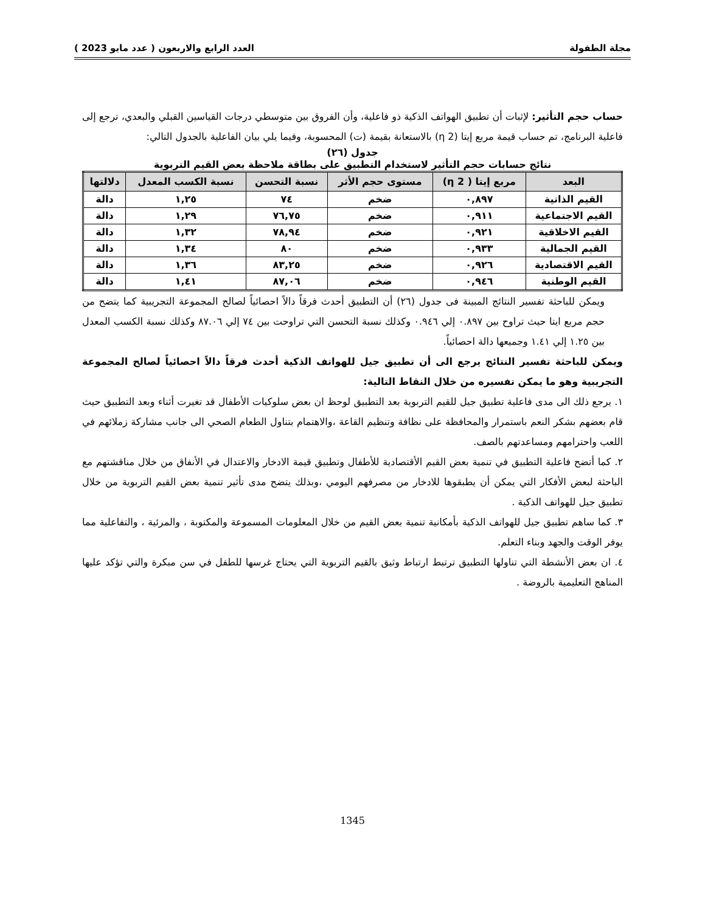مجلة الطفولة العدد الرابع والاربعون ( عدد مايو 2023 )
حساب حجم التأثير: لإثبات أن تطبيق الهواتف الذكية ذو فاعلية، وأن الفروق بين متوسطي درجات القياسين القبلي والبعدي، ترجع إلى فاعلية البرنامج، تم حساب قيمة مربع إيتا (η 2) بالاستعانة بقيمة (ت) المحسوبة، وفيما يلي بيان الفاعلية بالجدول التالي:
جدول (٢٦)
نتائج حسابات حجم التأثير لاستخدام التطبيق على بطاقة ملاحظة بعض القيم التربوية
| البعد | مربع إيتا ( 2 η) | مستوى حجم الأثر | نسبة التحسن | نسبة الكسب المعدل | دلالتها |
| --- | --- | --- | --- | --- | --- |
| القيم الذاتية | ٠,٨٩٧ | ضخم | ٧٤ | ١,٢٥ | دالة |
| القيم الاجتماعية | ٠,٩١١ | ضخم | ٧٦,٧٥ | ١,٢٩ | دالة |
| القيم الاخلاقية | ٠,٩٢١ | ضخم | ٧٨,٩٤ | ١,٣٢ | دالة |
| القيم الجمالية | ٠,٩٣٣ | ضخم | ٨٠ | ١,٣٤ | دالة |
| القيم الاقتصادية | ٠,٩٢٦ | ضخم | ٨٣,٢٥ | ١,٣٦ | دالة |
| القيم الوطنية | ٠,٩٤٦ | ضخم | ٨٧,٠٦ | ١,٤١ | دالة |
ويمكن للباحثة تفسير النتائج المبينة فى جدول (٢٦) أن التطبيق أحدث فرقاً دالاً احصائياً لصالح المجموعة التجريبية كما يتضح من حجم مربع ايتا حيث تراوح بين ٠.٨٩٧ إلي ٠.٩٤٦ وكذلك نسبة التحسن التي تراوحت بين ٧٤ إلي ٨٧.٠٦ وكذلك نسبة الكسب المعدل بين ١.٢٥ إلي ١.٤١ وجميعها دالة احصائياً.
ويمكن للباحثة تفسير النتائج يرجع الى أن تطبيق جيل للهواتف الذكية أحدث فرقاً دالاً احصائياً لصالح المجموعة التجريبية وهو ما يمكن تفسيره من خلال النقاط التالية:
١. يرجع ذلك الى مدى فاعلية تطبيق جيل للقيم التربوية بعد التطبيق لوحظ ان بعض سلوكيات الأطفال قد تغيرت أثناء وبعد التطبيق حيث قام بعضهم بشكر النعم باستمرار والمحافظة على نظافة وتنظيم القاعة ،والاهتمام بتناول الطعام الصحي الى جانب مشاركة زملائهم في اللعب واحترامهم ومساعدتهم بالصف.
٢. كما أتضح فاعلية التطبيق في تنمية بعض القيم الأقتصادية للأطفال وتطبيق قيمة الادخار والاعتدال في الأنفاق من خلال مناقشتهم مع الباحثة لبعض الأفكار التي يمكن أن يطبقوها للادخار من مصرفهم اليومي ،وبذلك يتضح مدى تأثير تنمية بعض القيم التربوية من خلال تطبيق جيل للهواتف الذكية .
٣. كما ساهم تطبيق جيل للهواتف الذكية بأمكانية تنمية بعض القيم من خلال المعلومات المسموعة والمكتوبة ، والمرئية ، والتفاعلية مما يوفر الوقت والجهد وبناء التعلم.
٤. ان بعض الأنشطة التي تناولها التطبيق ترتبط ارتباط وثيق بالقيم التربوية التي يحتاج غرسها للطفل في سن مبكرة والتي تؤكد عليها المناهج التعليمية بالروضة .
1345